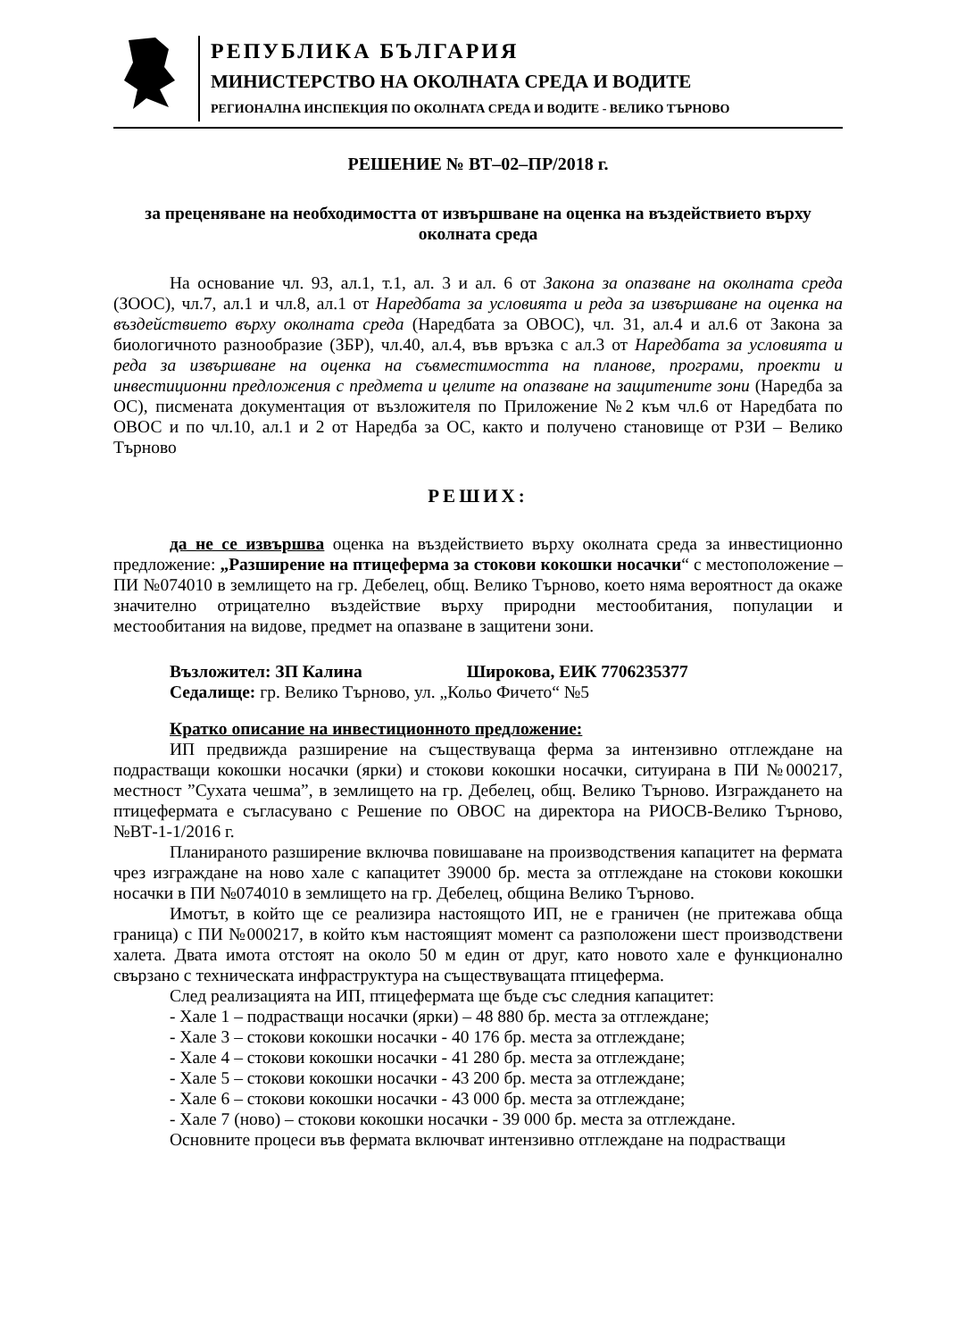РЕПУБЛИКА БЪЛГАРИЯ
МИНИСТЕРСТВО НА ОКОЛНАТА СРЕДА И ВОДИТЕ
РЕГИОНАЛНА ИНСПЕКЦИЯ ПО ОКОЛНАТА СРЕДА И ВОДИТЕ - ВЕЛИКО ТЪРНОВО
РЕШЕНИЕ № ВТ–02–ПР/2018 г.
за преценяване на необходимостта от извършване на оценка на въздействието върху околната среда
На основание чл. 93, ал.1, т.1, ал. 3 и ал. 6 от Закона за опазване на околната среда (ЗООС), чл.7, ал.1 и чл.8, ал.1 от Наредбата за условията и реда за извършване на оценка на въздействието върху околната среда (Наредбата за ОВОС), чл. 31, ал.4 и ал.6 от Закона за биологичното разнообразие (ЗБР), чл.40, ал.4, във връзка с ал.3 от Наредбата за условията и реда за извършване на оценка на съвместимостта на планове, програми, проекти и инвестиционни предложения с предмета и целите на опазване на защитените зони (Наредба за ОС), писмената документация от възложителя по Приложение №2 към чл.6 от Наредбата по ОВОС и по чл.10, ал.1 и 2 от Наредба за ОС, както и получено становище от РЗИ – Велико Търново
РЕШИХ:
да не се извършва оценка на въздействието върху околната среда за инвестиционно предложение: „Разширение на птицеферма за стокови кокошки носачки“ с местоположение – ПИ №074010 в землището на гр. Дебелец, общ. Велико Търново, което няма вероятност да окаже значително отрицателно въздействие върху природни местообитания, популации и местообитания на видове, предмет на опазване в защитени зони.
Възложител: ЗП Калина Широкова, ЕИК 7706235377
Седалище: гр. Велико Търново, ул. „Кольо Фичето“ №5
Кратко описание на инвестиционното предложение:
ИП предвижда разширение на съществуваща ферма за интензивно отглеждане на подрастващи кокошки носачки (ярки) и стокови кокошки носачки, ситуирана в ПИ №000217, местност ”Сухата чешма”, в землището на гр. Дебелец, общ. Велико Търново. Изграждането на птицефермата е съгласувано с Решение по ОВОС на директора на РИОСВ-Велико Търново, №ВТ-1-1/2016 г.
Планираното разширение включва повишаване на производствения капацитет на фермата чрез изграждане на ново хале с капацитет 39000 бр. места за отглеждане на стокови кокошки носачки в ПИ №074010 в землището на гр. Дебелец, община Велико Търново.
Имотът, в който ще се реализира настоящото ИП, не е граничен (не притежава обща граница) с ПИ №000217, в който към настоящият момент са разположени шест производствени халета. Двата имота отстоят на около 50 м един от друг, като новото хале е функционално свързано с техническата инфраструктура на съществуващата птицеферма.
След реализацията на ИП, птицефермата ще бъде със следния капацитет:
- Хале 1 – подрастващи носачки (ярки) – 48 880 бр. места за отглеждане;
- Хале 3 – стокови кокошки носачки - 40 176 бр. места за отглеждане;
- Хале 4 – стокови кокошки носачки - 41 280 бр. места за отглеждане;
- Хале 5 – стокови кокошки носачки - 43 200 бр. места за отглеждане;
- Хале 6 – стокови кокошки носачки - 43 000 бр. места за отглеждане;
- Хале 7 (ново) – стокови кокошки носачки - 39 000 бр. места за отглеждане.
Основните процеси във фермата включват интензивно отглеждане на подрастващи